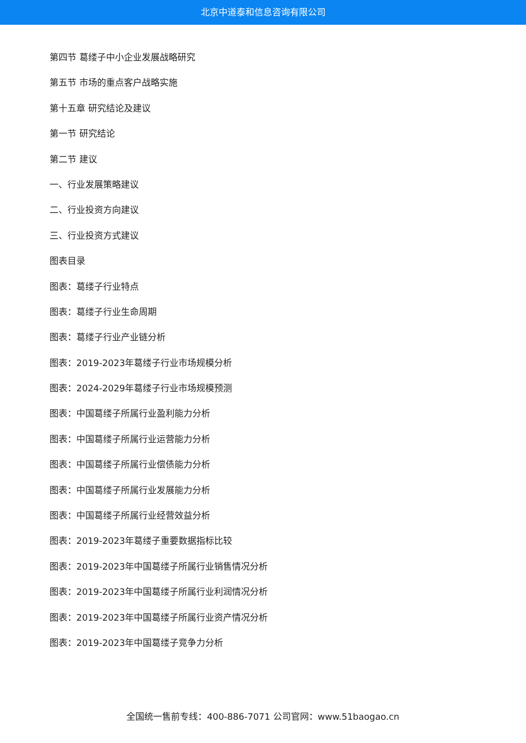北京中道泰和信息咨询有限公司
第四节 葛缕子中小企业发展战略研究
第五节 市场的重点客户战略实施
第十五章 研究结论及建议
第一节 研究结论
第二节 建议
一、行业发展策略建议
二、行业投资方向建议
三、行业投资方式建议
图表目录
图表：葛缕子行业特点
图表：葛缕子行业生命周期
图表：葛缕子行业产业链分析
图表：2019-2023年葛缕子行业市场规模分析
图表：2024-2029年葛缕子行业市场规模预测
图表：中国葛缕子所属行业盈利能力分析
图表：中国葛缕子所属行业运营能力分析
图表：中国葛缕子所属行业偿债能力分析
图表：中国葛缕子所属行业发展能力分析
图表：中国葛缕子所属行业经营效益分析
图表：2019-2023年葛缕子重要数据指标比较
图表：2019-2023年中国葛缕子所属行业销售情况分析
图表：2019-2023年中国葛缕子所属行业利润情况分析
图表：2019-2023年中国葛缕子所属行业资产情况分析
图表：2019-2023年中国葛缕子竞争力分析
全国统一售前专线：400-886-7071 公司官网：www.51baogao.cn